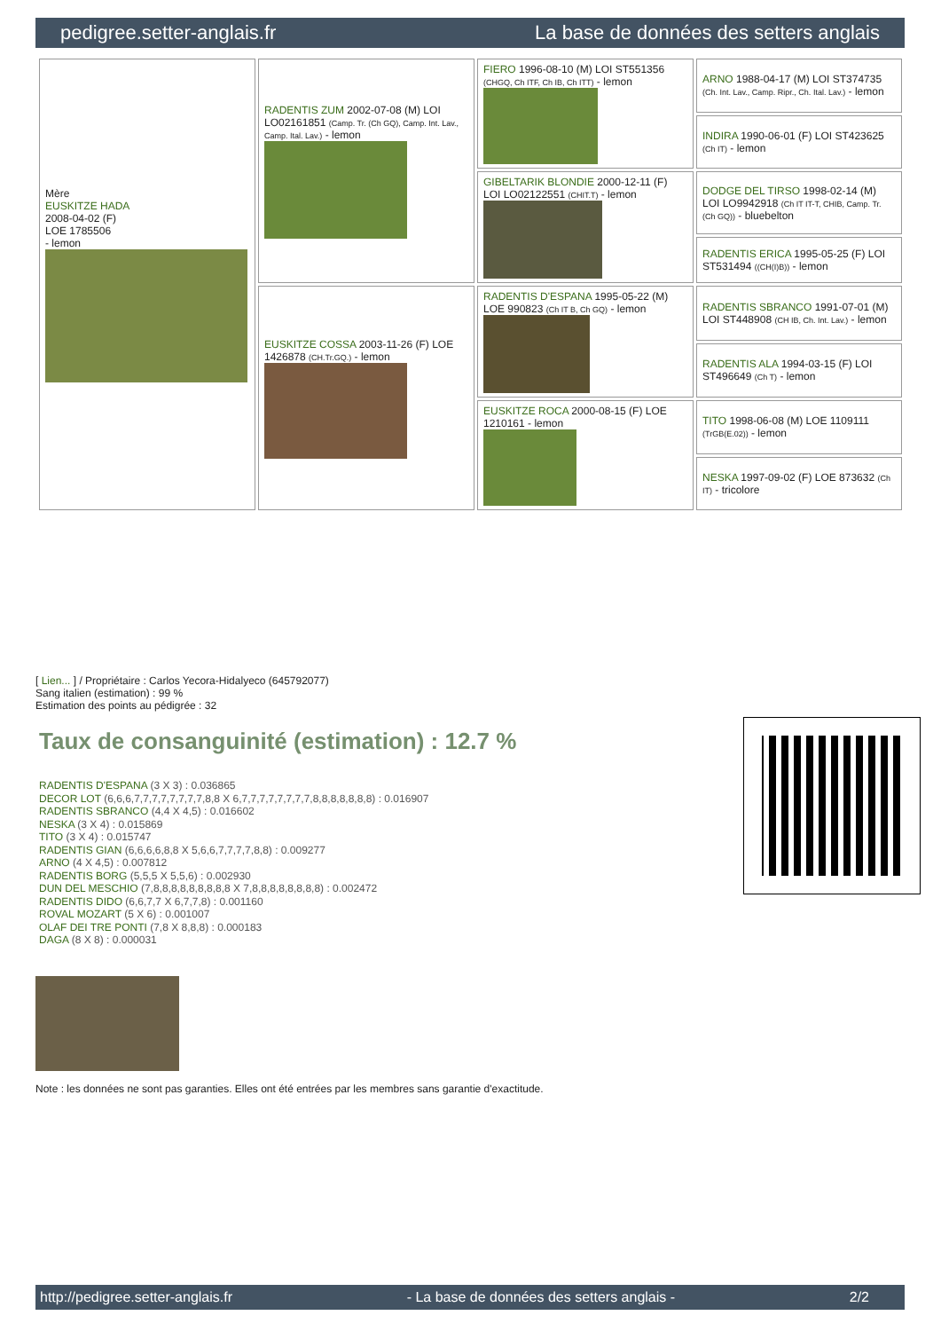pedigree.setter-anglais.fr La base de données des setters anglais
| Mère EUSKITZE HADA 2008-04-02 (F) LOE 1785506 - lemon | RADENTIS ZUM 2002-07-08 (M) LOI LO02161851 (Camp. Tr. (Ch GQ), Camp. Int. Lav., Camp. Ital. Lav.) - lemon | FIERO 1996-08-10 (M) LOI ST551356 (CHGQ, Ch ITF, Ch IB, Ch ITT) - lemon | ARNO 1988-04-17 (M) LOI ST374735 (Ch. Int. Lav., Camp. Ripr., Ch. Ital. Lav.) - lemon |
| | | | INDIRA 1990-06-01 (F) LOI ST423625 (Ch IT) - lemon |
| | | GIBELTARIK BLONDIE 2000-12-11 (F) LOI LO02122551 (CHIT.T) - lemon | DODGE DEL TIRSO 1998-02-14 (M) LOI LO9942918 (Ch IT IT-T, CHIB, Camp. Tr. (Ch GQ)) - bluebelton |
| | | | RADENTIS ERICA 1995-05-25 (F) LOI ST531494 ((CH(I)B)) - lemon |
| | EUSKITZE COSSA 2003-11-26 (F) LOE 1426878 (CH.Tr.GQ.) - lemon | RADENTIS D'ESPANA 1995-05-22 (M) LOE 990823 (Ch IT B, Ch GQ) - lemon | RADENTIS SBRANCO 1991-07-01 (M) LOI ST448908 (CH IB, Ch. Int. Lav.) - lemon |
| | | | RADENTIS ALA 1994-03-15 (F) LOI ST496649 (Ch T) - lemon |
| | | EUSKITZE ROCA 2000-08-15 (F) LOE 1210161 - lemon | TITO 1998-06-08 (M) LOE 1109111 (TrGB(E.02)) - lemon |
| | | | NESKA 1997-09-02 (F) LOE 873632 (Ch IT) - tricolore |
[ Lien... ] / Propriétaire : Carlos Yecora-Hidalyeco (645792077)
Sang italien (estimation) : 99 %
Estimation des points au pédigrée : 32
Taux de consanguinité (estimation) : 12.7 %
RADENTIS D'ESPANA (3 X 3) : 0.036865
DECOR LOT (6,6,6,7,7,7,7,7,7,7,7,8,8 X 6,7,7,7,7,7,7,7,7,8,8,8,8,8,8,8) : 0.016907
RADENTIS SBRANCO (4,4 X 4,5) : 0.016602
NESKA (3 X 4) : 0.015869
TITO (3 X 4) : 0.015747
RADENTIS GIAN (6,6,6,6,8,8 X 5,6,6,7,7,7,7,8,8) : 0.009277
ARNO (4 X 4,5) : 0.007812
RADENTIS BORG (5,5,5 X 5,5,6) : 0.002930
DUN DEL MESCHIO (7,8,8,8,8,8,8,8,8,8 X 7,8,8,8,8,8,8,8,8) : 0.002472
RADENTIS DIDO (6,6,7,7 X 6,7,7,8) : 0.001160
ROVAL MOZART (5 X 6) : 0.001007
OLAF DEI TRE PONTI (7,8 X 8,8,8) : 0.000183
DAGA (8 X 8) : 0.000031
Note : les données ne sont pas garanties. Elles ont été entrées par les membres sans garantie d'exactitude.
http://pedigree.setter-anglais.fr - La base de données des setters anglais - 2/2